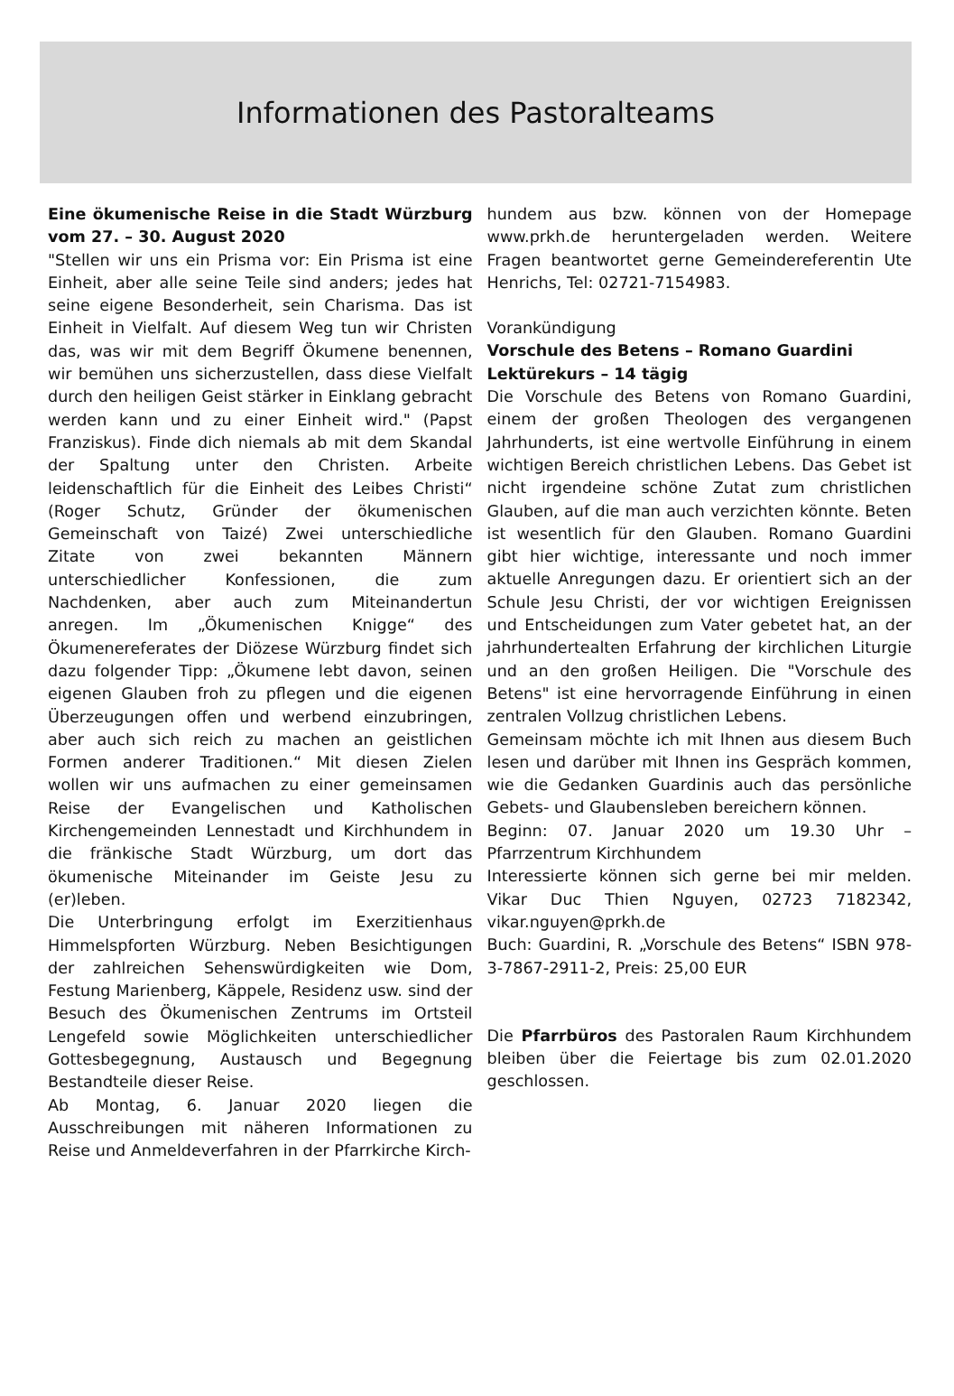Informationen des Pastoralteams
Eine ökumenische Reise in die Stadt Würzburg vom 27. – 30. August 2020
"Stellen wir uns ein Prisma vor: Ein Prisma ist eine Einheit, aber alle seine Teile sind anders; jedes hat seine eigene Besonderheit, sein Charisma. Das ist Einheit in Vielfalt. Auf diesem Weg tun wir Christen das, was wir mit dem Begriff Ökumene benennen, wir bemühen uns sicherzustellen, dass diese Vielfalt durch den heiligen Geist stärker in Einklang gebracht werden kann und zu einer Einheit wird." (Papst Franziskus). Finde dich niemals ab mit dem Skandal der Spaltung unter den Christen. Arbeite leidenschaftlich für die Einheit des Leibes Christi“ (Roger Schutz, Gründer der ökumenischen Gemeinschaft von Taizé) Zwei unterschiedliche Zitate von zwei bekannten Männern unterschiedlicher Konfessionen, die zum Nachdenken, aber auch zum Miteinandertun anregen. Im „Ökumenischen Knigge“ des Ökumenereferates der Diözese Würzburg findet sich dazu folgender Tipp: „Ökumene lebt davon, seinen eigenen Glauben froh zu pflegen und die eigenen Überzeugungen offen und werbend einzubringen, aber auch sich reich zu machen an geistlichen Formen anderer Traditionen.“ Mit diesen Zielen wollen wir uns aufmachen zu einer gemeinsamen Reise der Evangelischen und Katholischen Kirchengemeinden Lennestadt und Kirchhundem in die fränkische Stadt Würzburg, um dort das ökumenische Miteinander im Geiste Jesu zu (er)leben.
Die Unterbringung erfolgt im Exerzitienhaus Himmelspforten Würzburg. Neben Besichtigungen der zahlreichen Sehenswürdigkeiten wie Dom, Festung Marienberg, Käppele, Residenz usw. sind der Besuch des Ökumenischen Zentrums im Ortsteil Lengefeld sowie Möglichkeiten unterschiedlicher Gottesbegegnung, Austausch und Begegnung Bestandteile dieser Reise.
Ab Montag, 6. Januar 2020 liegen die Ausschreibungen mit näheren Informationen zu Reise und Anmeldeverfahren in der Pfarrkirche Kirch-
hundem aus bzw. können von der Homepage www.prkh.de heruntergeladen werden. Weitere Fragen beantwortet gerne Gemeindereferentin Ute Henrichs, Tel: 02721-7154983.
Vorankündigung
Vorschule des Betens – Romano Guardini
Lektürekurs – 14 tägig
Die Vorschule des Betens von Romano Guardini, einem der großen Theologen des vergangenen Jahrhunderts, ist eine wertvolle Einführung in einem wichtigen Bereich christlichen Lebens. Das Gebet ist nicht irgendeine schöne Zutat zum christlichen Glauben, auf die man auch verzichten könnte. Beten ist wesentlich für den Glauben. Romano Guardini gibt hier wichtige, interessante und noch immer aktuelle Anregungen dazu. Er orientiert sich an der Schule Jesu Christi, der vor wichtigen Ereignissen und Entscheidungen zum Vater gebetet hat, an der jahrhundertealten Erfahrung der kirchlichen Liturgie und an den großen Heiligen. Die "Vorschule des Betens" ist eine hervorragende Einführung in einen zentralen Vollzug christlichen Lebens.
Gemeinsam möchte ich mit Ihnen aus diesem Buch lesen und darüber mit Ihnen ins Gespräch kommen, wie die Gedanken Guardinis auch das persönliche Gebets- und Glaubensleben bereichern können.
Beginn: 07. Januar 2020 um 19.30 Uhr – Pfarrzentrum Kirchhundem
Interessierte können sich gerne bei mir melden. Vikar Duc Thien Nguyen, 02723 7182342, vikar.nguyen@prkh.de
Buch: Guardini, R. „Vorschule des Betens“ ISBN 978-3-7867-2911-2, Preis: 25,00 EUR
Die Pfarrbüros des Pastoralen Raum Kirchhundem bleiben über die Feiertage bis zum 02.01.2020 geschlossen.